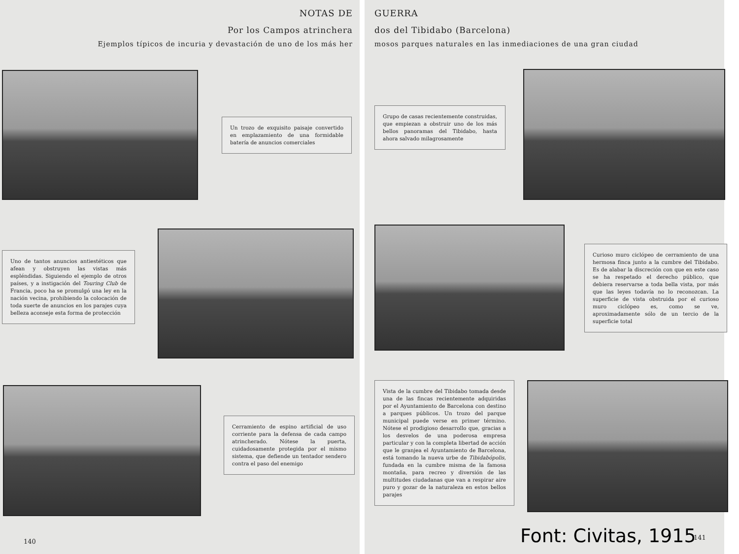NOTAS DE
Por los Campos atrinchera
Ejemplos típicos de incuria y devastación de uno de los más her
Un trozo de exquisito paisaje convertido en emplazamiento de una formidable batería de anuncios comerciales
Uno de tantos anuncios antiestéticos que afean y obstruyen las vistas más espléndidas. Siguiendo el ejemplo de otros países, y a instigación del Touring Club de Francia, poco ha se promulgó una ley en la nación vecina, prohibiendo la colocación de toda suerte de anuncios en los parajes cuya belleza aconseje esta forma de protección
Cerramiento de espino artificial de uso corriente para la defensa de cada campo atrincherado. Nótese la puerta, cuidadosamente protegida por el mismo sistema, que defiende un tentador sendero contra el paso del enemigo
140
GUERRA
dos del Tibidabo (Barcelona)
mosos parques naturales en las inmediaciones de una gran ciudad
Grupo de casas recientemente construidas, que empiezan a obstruir uno de los más bellos panoramas del Tibidabo, hasta ahora salvado milagrosamente
Curioso muro ciclópeo de cerramiento de una hermosa finca junto a la cumbre del Tibidabo. Es de alabar la discreción con que en este caso se ha respetado el derecho público, que debiera reservarse a toda bella vista, por más que las leyes todavía no lo reconozcan. La superficie de vista obstruida por el curioso muro ciclópeo es, como se ve, aproximadamente sólo de un tercio de la superficie total
Vista de la cumbre del Tibidabo tomada desde una de las fincas recientemente adquiridas por el Ayuntamiento de Barcelona con destino a parques públicos. Un trozo del parque municipal puede verse en primer término. Nótese el prodigioso desarrollo que, gracias a los desvelos de una poderosa empresa particular y con la completa libertad de acción que le granjea el Ayuntamiento de Barcelona, está tomando la nueva urbe de Tibidabópolis, fundada en la cumbre misma de la famosa montaña, para recreo y diversión de las multitudes ciudadanas que van a respirar aire puro y gozar de la naturaleza en estos bellos parajes
Font: Civitas, 1915 141